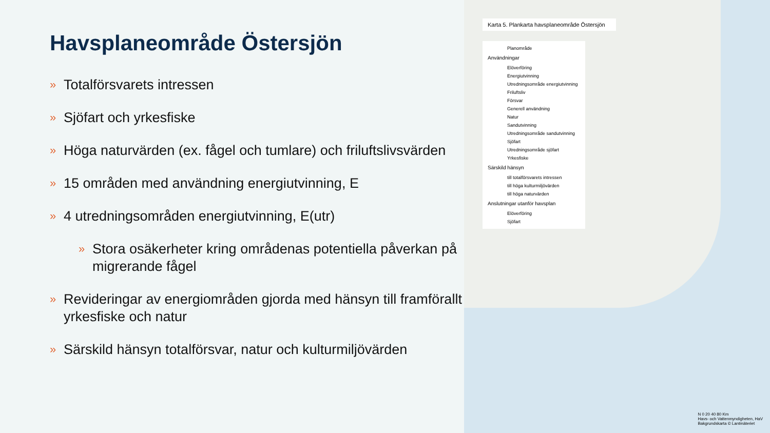Havsplaneområde Östersjön
» Totalförsvarets intressen
» Sjöfart och yrkesfiske
» Höga naturvärden (ex. fågel och tumlare) och friluftslivsvärden
» 15 områden med användning energiutvinning, E
» 4 utredningsområden energiutvinning, E(utr)
» Stora osäkerheter kring områdenas potentiella påverkan på migrerande fågel
» Revideringar av energiområden gjorda med hänsyn till framförallt yrkesfiske och natur
» Särskild hänsyn totalförsvar, natur och kulturmiljövärden
Karta 5. Plankarta havsplaneområde Östersjön
Planområde
Användningar
Elöverföring
Energiutvinning
Utredningsområde energiutvinning
Friluftsliv
Försvar
Generell användning
Natur
Sandutvinning
Utredningsområde sandutvinning
Sjöfart
Utredningsområde sjöfart
Yrkesfiske
Särskild hänsyn
till totalförsvarets intressen
till höga kulturmiljövärden
till höga naturvärden
Anslutningar utanför havsplan
Elöverföring
Sjöfart
N 0 20 40 80 Km
Havs- och Vattenmyndigheten, HaV
Bakgrundskarta © Lantmäteriet